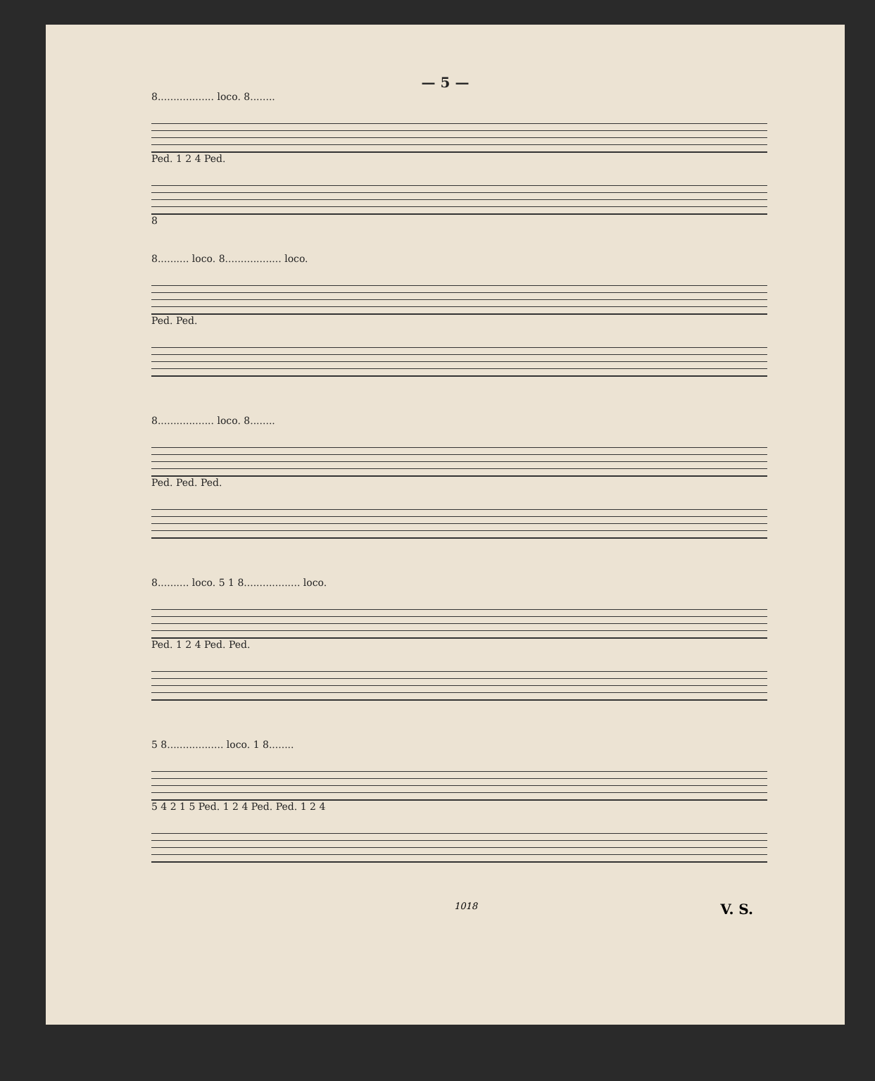— 5 —
8.................. loco. 8........
Ped. 1 2 4 Ped.
8
8.......... loco. 8.................. loco.
Ped. Ped.
8.................. loco. 8........
Ped. Ped. Ped.
8.......... loco. 5 1 8.................. loco.
Ped. 1 2 4 Ped. Ped.
5 8.................. loco. 1 8........
5 4 2 1 5 Ped. 1 2 4 Ped. Ped. 1 2 4
1018 V. S.